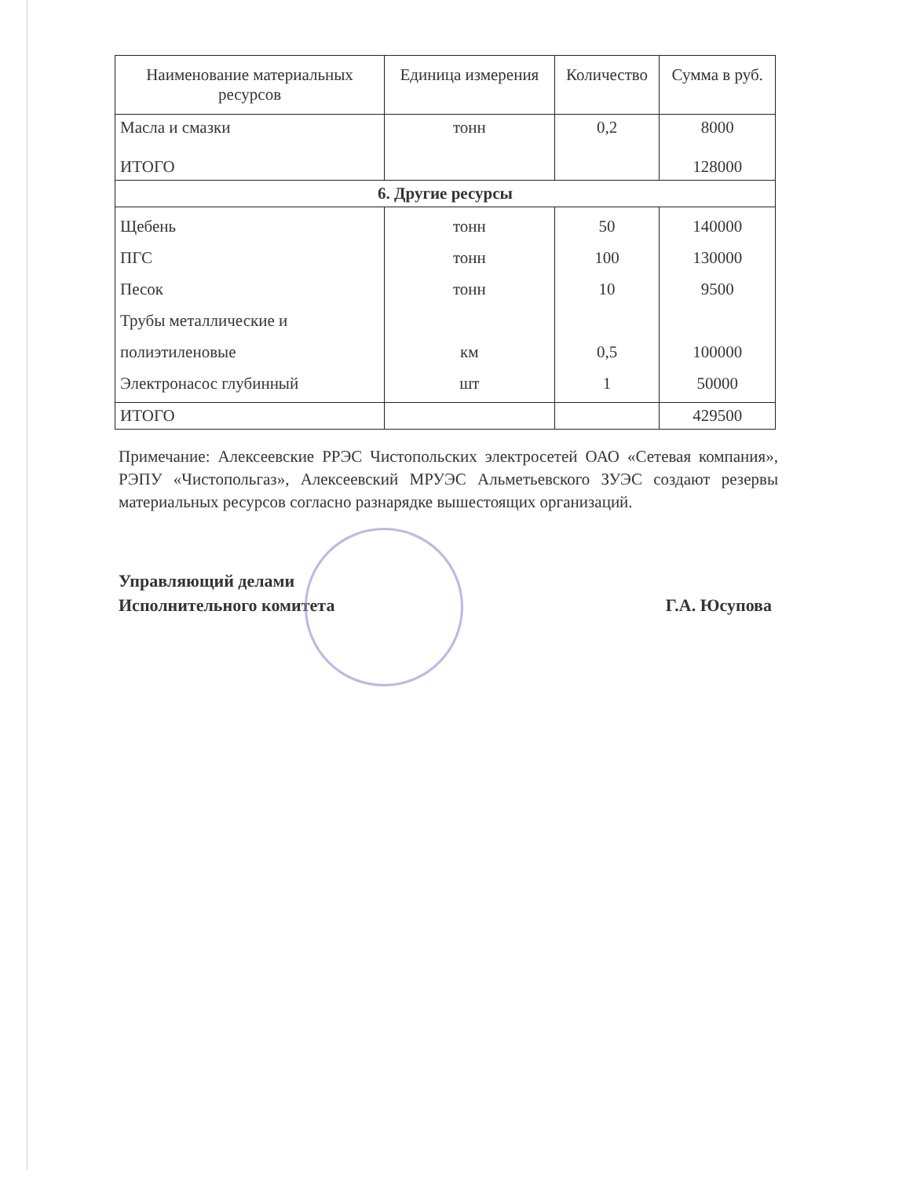| Наименование материальных ресурсов | Единица измерения | Количество | Сумма в руб. |
| --- | --- | --- | --- |
| Масла и смазки ИТОГО | тонн | 0,2 | 8000 128000 |
| 6. Другие ресурсы | | | |
| Щебень ПГС Песок Трубы металлические и полиэтиленовые Электронасос глубинный | тонн тонн тонн км шт | 50 100 10 0,5 1 | 140000 130000 9500 100000 50000 |
| ИТОГО | | | 429500 |
Примечание: Алексеевские РРЭС Чистопольских электросетей ОАО «Сетевая компания», РЭПУ «Чистопольгаз», Алексеевский МРУЭС Альметьевского ЗУЭС создают резервы материальных ресурсов согласно разнарядке вышестоящих организаций.
Управляющий делами
Исполнительного комитета
Г.А. Юсупова